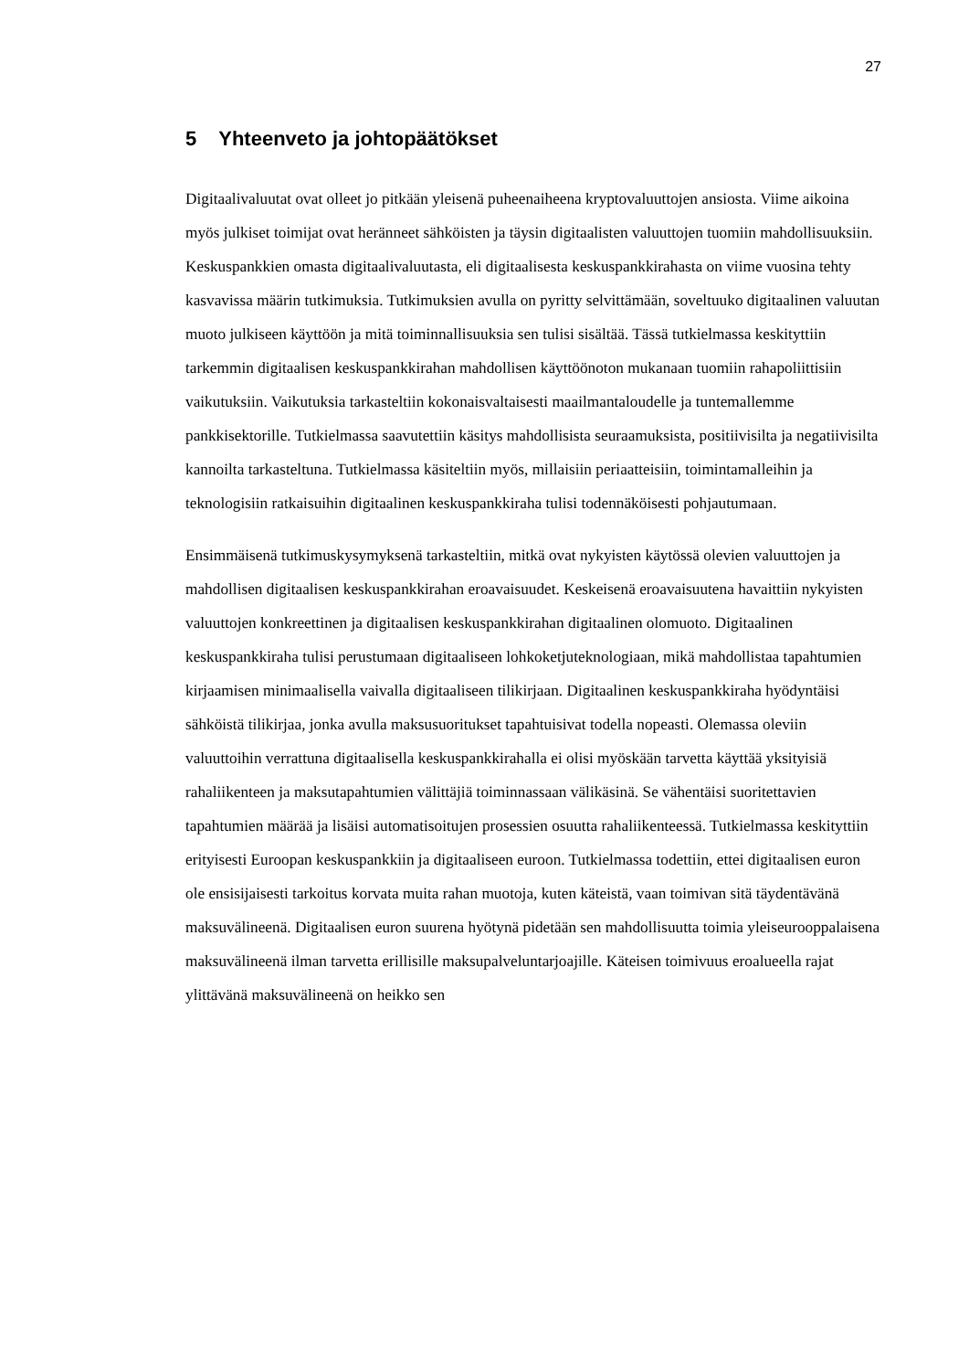27
5 Yhteenveto ja johtopäätökset
Digitaalivaluutat ovat olleet jo pitkään yleisenä puheenaiheena kryptovaluuttojen ansiosta. Viime aikoina myös julkiset toimijat ovat heränneet sähköisten ja täysin digitaalisten valuuttojen tuomiin mahdollisuuksiin. Keskuspankkien omasta digitaalivaluutasta, eli digitaalisesta keskuspankkirahasta on viime vuosina tehty kasvavissa määrin tutkimuksia. Tutkimuksien avulla on pyritty selvittämään, soveltuuko digitaalinen valuutan muoto julkiseen käyttöön ja mitä toiminnallisuuksia sen tulisi sisältää. Tässä tutkielmassa keskityttiin tarkemmin digitaalisen keskuspankkirahan mahdollisen käyttöönoton mukanaan tuomiin rahapoliittisiin vaikutuksiin. Vaikutuksia tarkasteltiin kokonaisvaltaisesti maailmantaloudelle ja tuntemallemme pankkisektorille. Tutkielmassa saavutettiin käsitys mahdollisista seuraamuksista, positiivisilta ja negatiivisilta kannoilta tarkasteltuna. Tutkielmassa käsiteltiin myös, millaisiin periaatteisiin, toimintamalleihin ja teknologisiin ratkaisuihin digitaalinen keskuspankkiraha tulisi todennäköisesti pohjautumaan.
Ensimmäisenä tutkimuskysymyksenä tarkasteltiin, mitkä ovat nykyisten käytössä olevien valuuttojen ja mahdollisen digitaalisen keskuspankkirahan eroavaisuudet. Keskeisenä eroavaisuutena havaittiin nykyisten valuuttojen konkreettinen ja digitaalisen keskuspankkirahan digitaalinen olomuoto. Digitaalinen keskuspankkiraha tulisi perustumaan digitaaliseen lohkoketjuteknologiaan, mikä mahdollistaa tapahtumien kirjaamisen minimaalisella vaivalla digitaaliseen tilikirjaan. Digitaalinen keskuspankkiraha hyödyntäisi sähköistä tilikirjaa, jonka avulla maksusuoritukset tapahtuisivat todella nopeasti. Olemassa oleviin valuuttoihin verrattuna digitaalisella keskuspankkirahalla ei olisi myöskään tarvetta käyttää yksityisiä rahaliikenteen ja maksutapahtumien välittäjiä toiminnassaan välikäsinä. Se vähentäisi suoritettavien tapahtumien määrää ja lisäisi automatisoitujen prosessien osuutta rahaliikenteessä. Tutkielmassa keskityttiin erityisesti Euroopan keskuspankkiin ja digitaaliseen euroon. Tutkielmassa todettiin, ettei digitaalisen euron ole ensisijaisesti tarkoitus korvata muita rahan muotoja, kuten käteistä, vaan toimivan sitä täydentävänä maksuvälineenä. Digitaalisen euron suurena hyötynä pidetään sen mahdollisuutta toimia yleiseurooppalaisena maksuvälineenä ilman tarvetta erillisille maksupalveluntarjoajille. Käteisen toimivuus eroalueella rajat ylittävänä maksuvälineenä on heikko sen